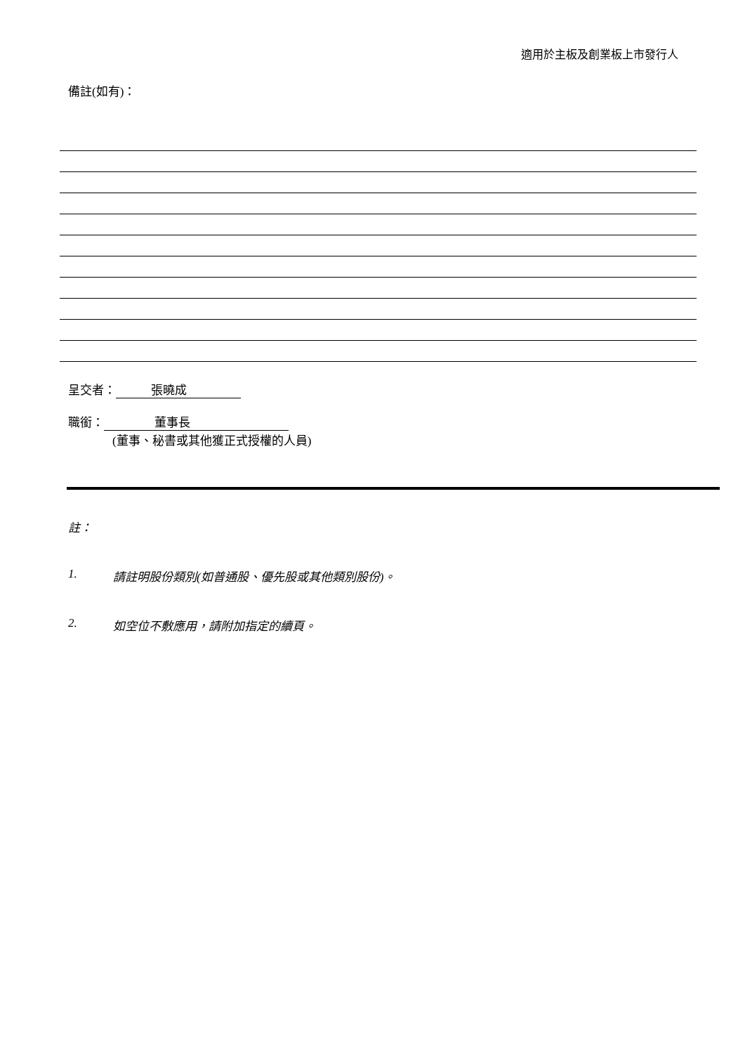適用於主板及創業板上市發行人
備註(如有)：
呈交者： 張曉成
職銜： 董事長
(董事、秘書或其他獲正式授權的人員)
註：
1. 請註明股份類別(如普通股、優先股或其他類別股份)。
2. 如空位不敷應用，請附加指定的續頁。